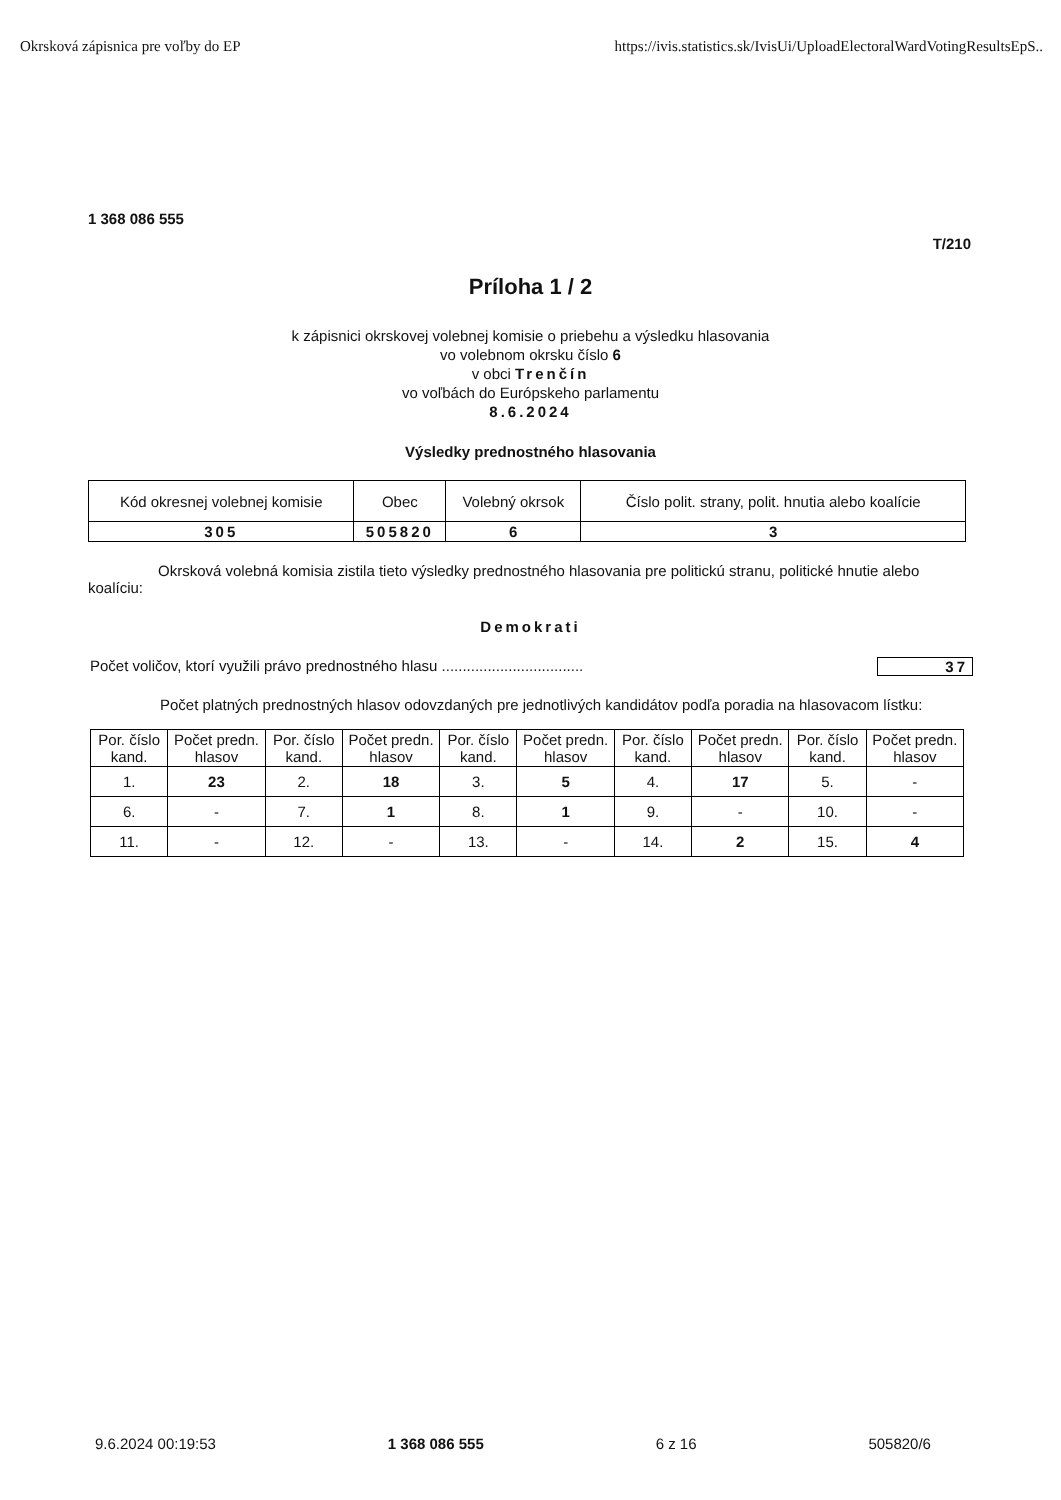Okrsková zápisnica pre voľby do EP https://ivis.statistics.sk/IvisUi/UploadElectoralWardVotingResultsEpS..
1 368 086 555
T/210
Príloha 1 / 2
k zápisnici okrskovej volebnej komisie o priebehu a výsledku hlasovania
vo volebnom okrsku číslo 6
v obci Trenčín
vo voľbách do Európskeho parlamentu
8.6.2024
Výsledky prednostného hlasovania
| Kód okresnej volebnej komisie | Obec | Volebný okrsok | Číslo polit. strany, polit. hnutia alebo koalície |
| 305 | 505820 | 6 | 3 |
Okrsková volebná komisia zistila tieto výsledky prednostného hlasovania pre politickú stranu, politické hnutie alebo koalíciu:
Demokrati
Počet voličov, ktorí využili právo prednostného hlasu .................................. 37
Počet platných prednostných hlasov odovzdaných pre jednotlivých kandidátov podľa poradia na hlasovacom lístku:
| Por. číslo kand. | Počet predn. hlasov | Por. číslo kand. | Počet predn. hlasov | Por. číslo kand. | Počet predn. hlasov | Por. číslo kand. | Počet predn. hlasov | Por. číslo kand. | Počet predn. hlasov |
| --- | --- | --- | --- | --- | --- | --- | --- | --- | --- |
| 1. | 23 | 2. | 18 | 3. | 5 | 4. | 17 | 5. | - |
| 6. | - | 7. | 1 | 8. | 1 | 9. | - | 10. | - |
| 11. | - | 12. | - | 13. | - | 14. | 2 | 15. | 4 |
9.6.2024 00:19:53 1 368 086 555 6 z 16 505820/6